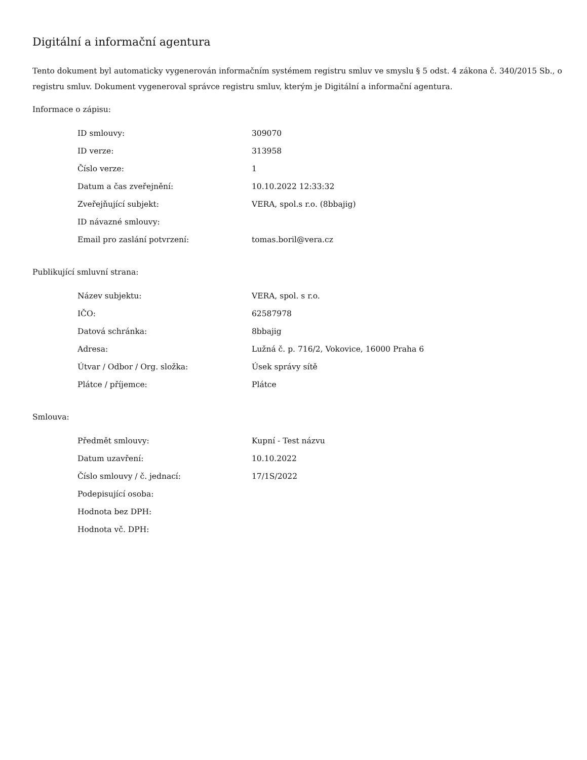Digitální a informační agentura
Tento dokument byl automaticky vygenerován informačním systémem registru smluv ve smyslu § 5 odst. 4 zákona č. 340/2015 Sb., o registru smluv. Dokument vygeneroval správce registru smluv, kterým je Digitální a informační agentura.
Informace o zápisu:
| ID smlouvy: | 309070 |
| ID verze: | 313958 |
| Číslo verze: | 1 |
| Datum a čas zveřejnění: | 10.10.2022 12:33:32 |
| Zveřejňující subjekt: | VERA, spol.s r.o. (8bbajig) |
| ID návazné smlouvy: | |
| Email pro zaslání potvrzení: | tomas.boril@vera.cz |
Publikující smluvní strana:
| Název subjektu: | VERA, spol. s r.o. |
| IČO: | 62587978 |
| Datová schránka: | 8bbajig |
| Adresa: | Lužná č. p. 716/2, Vokovice, 16000 Praha 6 |
| Útvar / Odbor / Org. složka: | Úsek správy sítě |
| Plátce / příjemce: | Plátce |
Smlouva:
| Předmět smlouvy: | Kupní - Test názvu |
| Datum uzavření: | 10.10.2022 |
| Číslo smlouvy / č. jednací: | 17/1S/2022 |
| Podepisující osoba: | |
| Hodnota bez DPH: | |
| Hodnota vč. DPH: | |